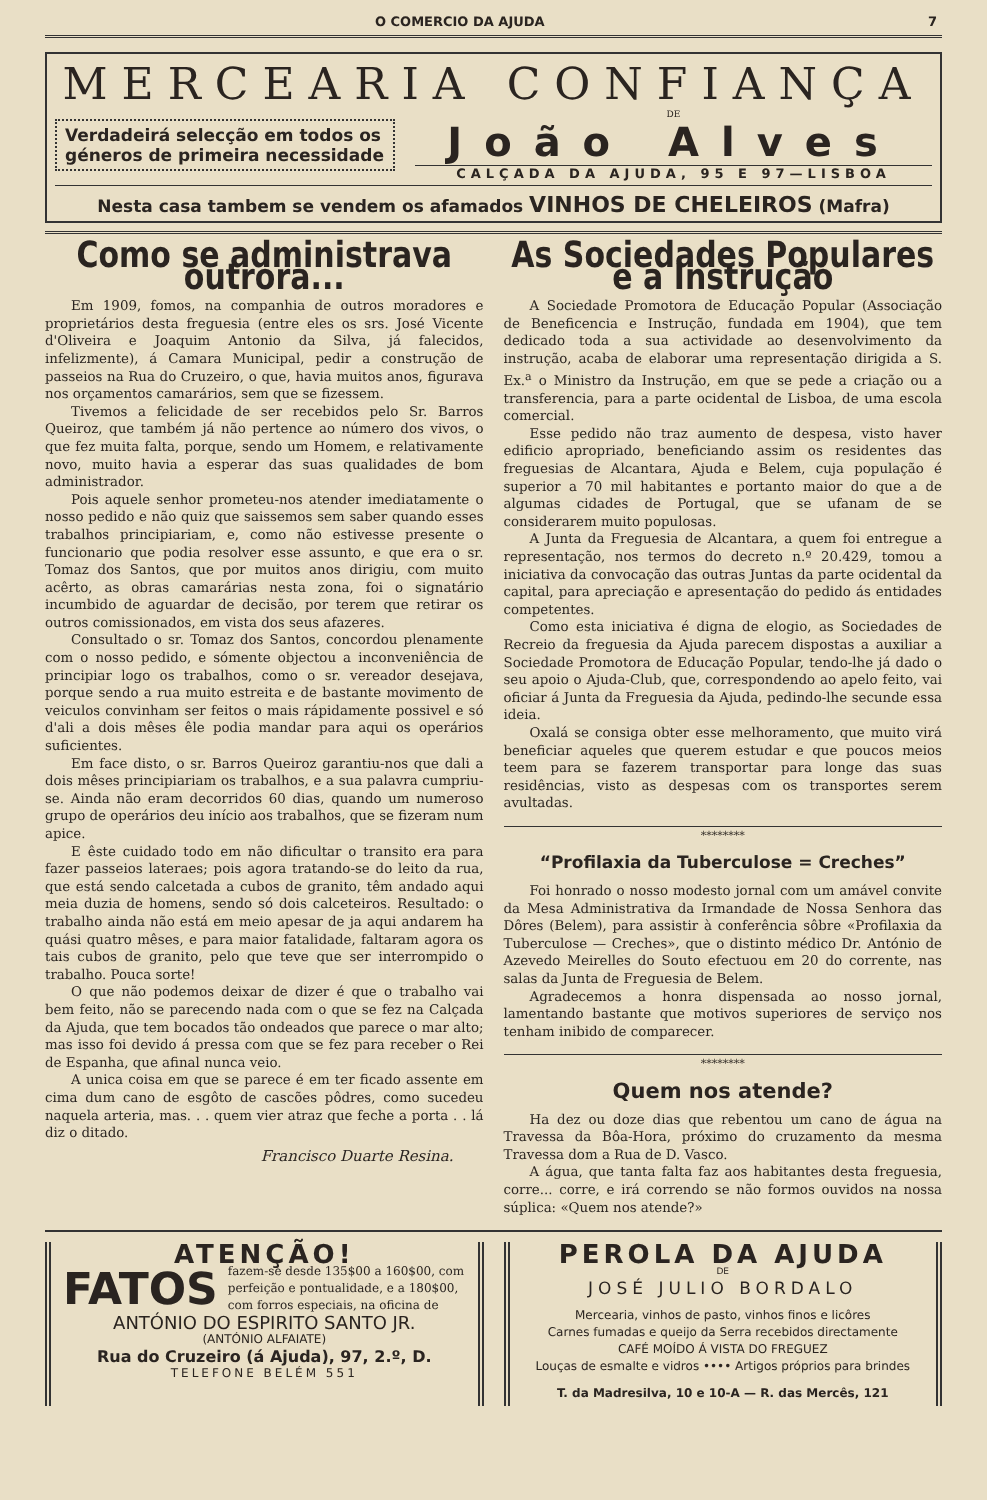O COMERCIO DA AJUDA 7
MERCEARIA CONFIANÇA
Verdadeirá selecção em todos os géneros de primeira necessidade
DE
João Alves
CALÇADA DA AJUDA, 95 E 97—LISBOA
Nesta casa tambem se vendem os afamados VINHOS DE CHELEIROS (Mafra)
Como se administrava outrora...
Em 1909, fomos, na companhia de outros moradores e proprietários desta freguesia (entre eles os srs. José Vicente d'Oliveira e Joaquim Antonio da Silva, já falecidos, infelizmente), á Camara Municipal, pedir a construção de passeios na Rua do Cruzeiro, o que, havia muitos anos, figurava nos orçamentos camarários, sem que se fizessem.
Tivemos a felicidade de ser recebidos pelo Sr. Barros Queiroz, que também já não pertence ao número dos vivos, o que fez muita falta, porque, sendo um Homem, e relativamente novo, muito havia a esperar das suas qualidades de bom administrador.
Pois aquele senhor prometeu-nos atender imediatamente o nosso pedido e não quiz que saissemos sem saber quando esses trabalhos principiariam, e, como não estivesse presente o funcionario que podia resolver esse assunto, e que era o sr. Tomaz dos Santos, que por muitos anos dirigiu, com muito acêrto, as obras camarárias nesta zona, foi o signatário incumbido de aguardar de decisão, por terem que retirar os outros comissionados, em vista dos seus afazeres.
Consultado o sr. Tomaz dos Santos, concordou plenamente com o nosso pedido, e sómente objectou a inconveniência de principiar logo os trabalhos, como o sr. vereador desejava, porque sendo a rua muito estreita e de bastante movimento de veiculos convinham ser feitos o mais rápidamente possivel e só d'ali a dois mêses êle podia mandar para aqui os operários suficientes.
Em face disto, o sr. Barros Queiroz garantiu-nos que dali a dois mêses principiariam os trabalhos, e a sua palavra cumpriu-se. Ainda não eram decorridos 60 dias, quando um numeroso grupo de operários deu início aos trabalhos, que se fizeram num apice.
E êste cuidado todo em não dificultar o transito era para fazer passeios lateraes; pois agora tratando-se do leito da rua, que está sendo calcetada a cubos de granito, têm andado aqui meia duzia de homens, sendo só dois calceteiros. Resultado: o trabalho ainda não está em meio apesar de ja aqui andarem ha quási quatro mêses, e para maior fatalidade, faltaram agora os tais cubos de granito, pelo que teve que ser interrompido o trabalho. Pouca sorte!
O que não podemos deixar de dizer é que o trabalho vai bem feito, não se parecendo nada com o que se fez na Calçada da Ajuda, que tem bocados tão ondeados que parece o mar alto; mas isso foi devido á pressa com que se fez para receber o Rei de Espanha, que afinal nunca veio.
A unica coisa em que se parece é em ter ficado assente em cima dum cano de esgôto de cascões pôdres, como sucedeu naquela arteria, mas. . . quem vier atraz que feche a porta . . lá diz o ditado.
Francisco Duarte Resina.
As Sociedades Populares e a Instrução
A Sociedade Promotora de Educação Popular (Associação de Beneficencia e Instrução, fundada em 1904), que tem dedicado toda a sua actividade ao desenvolvimento da instrução, acaba de elaborar uma representação dirigida a S. Ex.<sup>a</sup> o Ministro da Instrução, em que se pede a criação ou a transferencia, para a parte ocidental de Lisboa, de uma escola comercial.
Esse pedido não traz aumento de despesa, visto haver edificio apropriado, beneficiando assim os residentes das freguesias de Alcantara, Ajuda e Belem, cuja população é superior a 70 mil habitantes e portanto maior do que a de algumas cidades de Portugal, que se ufanam de se considerarem muito populosas.
A Junta da Freguesia de Alcantara, a quem foi entregue a representação, nos termos do decreto n.º 20.429, tomou a iniciativa da convocação das outras Juntas da parte ocidental da capital, para apreciação e apresentação do pedido ás entidades competentes.
Como esta iniciativa é digna de elogio, as Sociedades de Recreio da freguesia da Ajuda parecem dispostas a auxiliar a Sociedade Promotora de Educação Popular, tendo-lhe já dado o seu apoio o Ajuda-Club, que, correspondendo ao apelo feito, vai oficiar á Junta da Freguesia da Ajuda, pedindo-lhe secunde essa ideia.
Oxalá se consiga obter esse melhoramento, que muito virá beneficiar aqueles que querem estudar e que poucos meios teem para se fazerem transportar para longe das suas residências, visto as despesas com os transportes serem avultadas.
********
“Profilaxia da Tuberculose = Creches”
Foi honrado o nosso modesto jornal com um amável convite da Mesa Administrativa da Irmandade de Nossa Senhora das Dôres (Belem), para assistir à conferência sôbre «Profilaxia da Tuberculose — Creches», que o distinto médico Dr. António de Azevedo Meirelles do Souto efectuou em 20 do corrente, nas salas da Junta de Freguesia de Belem.
Agradecemos a honra dispensada ao nosso jornal, lamentando bastante que motivos superiores de serviço nos tenham inibido de comparecer.
********
Quem nos atende?
Ha dez ou doze dias que rebentou um cano de água na Travessa da Bôa-Hora, próximo do cruzamento da mesma Travessa dom a Rua de D. Vasco.
A água, que tanta falta faz aos habitantes desta freguesia, corre... corre, e irá correndo se não formos ouvidos na nossa súplica: «Quem nos atende?»
ATENÇÃO!
FATOS fazem-se desde 135$00 a 160$00, com perfeição e pontualidade, e a 180$00, com forros especiais, na oficina de
ANTÓNIO DO ESPIRITO SANTO JR.
(ANTÓNIO ALFAIATE)
Rua do Cruzeiro (á Ajuda), 97, 2.º, D.
TELEFONE BELÉM 551
PEROLA DA AJUDA
DE
JOSÉ JULIO BORDALO
Mercearia, vinhos de pasto, vinhos finos e licôres
Carnes fumadas e queijo da Serra recebidos directamente
CAFÉ MOÍDO Á VISTA DO FREGUEZ
Louças de esmalte e vidros •••• Artigos próprios para brindes
T. da Madresilva, 10 e 10-A — R. das Mercês, 121